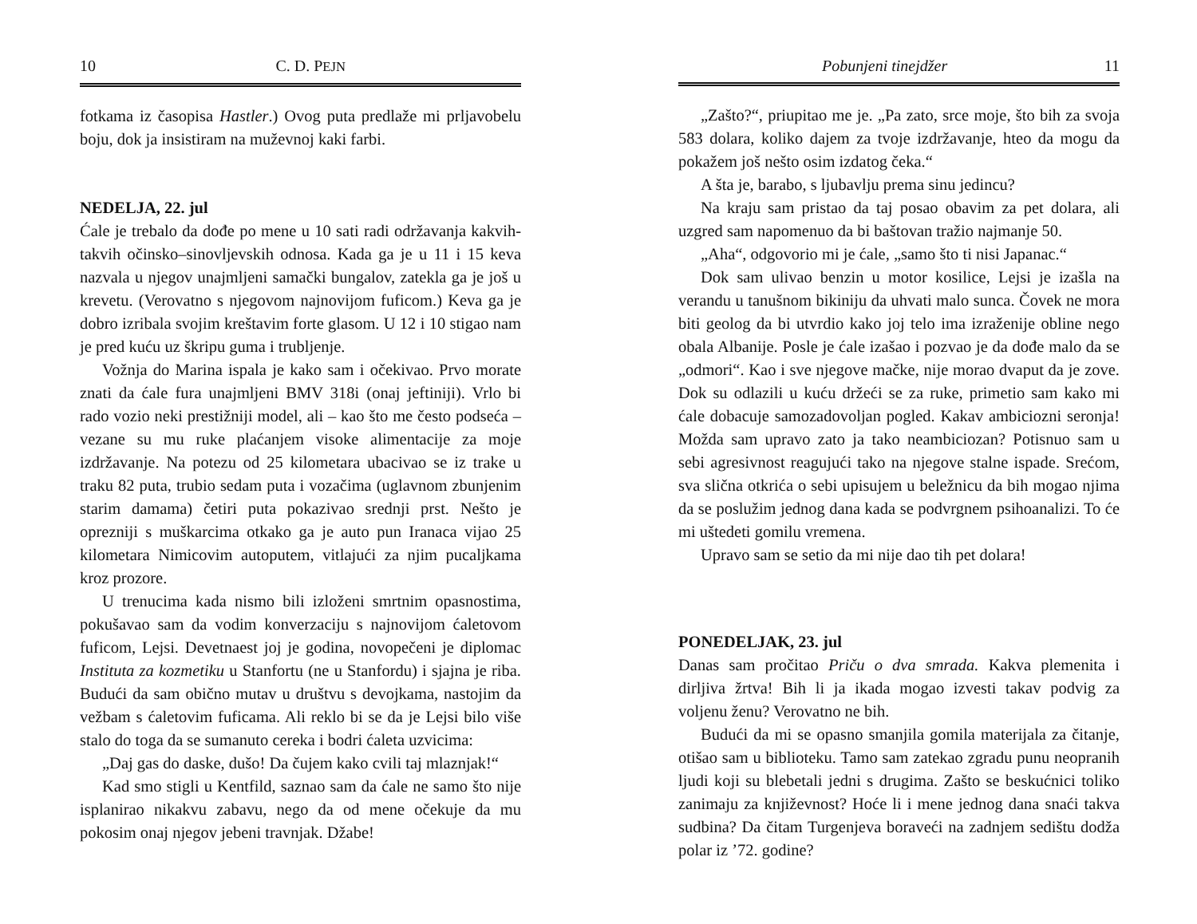10 C. D. PEJN
fotkama iz časopisa Hastler.) Ovog puta predlaže mi prljavobelu boju, dok ja insistiram na muževnoj kaki farbi.
NEDELJA, 22. jul
Ćale je trebalo da dođe po mene u 10 sati radi održavanja kakvih-takvih očinsko–sinovljevskih odnosa. Kada ga je u 11 i 15 keva nazvala u njegov unajmljeni samački bungalov, zatekla ga je još u krevetu. (Verovatno s njegovom najnovijom fuficom.) Keva ga je dobro izribala svojim kreštavim forte glasom. U 12 i 10 stigao nam je pred kuću uz škripu guma i trubljenje.
Vožnja do Marina ispala je kako sam i očekivao. Prvo morate znati da ćale fura unajmljeni BMV 318i (onaj jeftiniji). Vrlo bi rado vozio neki prestižniji model, ali – kao što me često podseća – vezane su mu ruke plaćanjem visoke alimentacije za moje izdržavanje. Na potezu od 25 kilometara ubacivao se iz trake u traku 82 puta, trubio sedam puta i vozačima (uglavnom zbunjenim starim damama) četiri puta pokazivao srednji prst. Nešto je oprezniji s muškarcima otkako ga je auto pun Iranaca vijao 25 kilometara Nimicovim autoputem, vitlajući za njim pucaljkama kroz prozore.
U trenucima kada nismo bili izloženi smrtnim opasnostima, pokušavao sam da vodim konverzaciju s najnovijom ćaletovom fuficom, Lejsi. Devetnaest joj je godina, novopečeni je diplomac Instituta za kozmetiku u Stanfortu (ne u Stanfordu) i sjajna je riba. Budući da sam obično mutav u društvu s devojkama, nastojim da vežbam s ćaletovim fuficama. Ali reklo bi se da je Lejsi bilo više stalo do toga da se sumanuto cereka i bodri ćaleta uzvicima:
„Daj gas do daske, dušo! Da čujem kako cvili taj mlaznjak!“
Kad smo stigli u Kentfild, saznao sam da ćale ne samo što nije isplanirao nikakvu zabavu, nego da od mene očekuje da mu pokosim onaj njegov jebeni travnjak. Džabe!
Pobunjeni tinejdžer 11
„Zašto?“, priupitao me je. „Pa zato, srce moje, što bih za svoja 583 dolara, koliko dajem za tvoje izdržavanje, hteo da mogu da pokažem još nešto osim izdatog čeka.“
A šta je, barabo, s ljubavlju prema sinu jedincu?
Na kraju sam pristao da taj posao obavim za pet dolara, ali uzgred sam napomenuo da bi baštovan tražio najmanje 50.
„Aha“, odgovorio mi je ćale, „samo što ti nisi Japanac.“
Dok sam ulivao benzin u motor kosilice, Lejsi je izašla na verandu u tanušnom bikiniju da uhvati malo sunca. Čovek ne mora biti geolog da bi utvrdio kako joj telo ima izraženije obline nego obala Albanije. Posle je ćale izašao i pozvao je da dođe malo da se „odmori“. Kao i sve njegove mačke, nije morao dvaput da je zove. Dok su odlazili u kuću držeći se za ruke, primetio sam kako mi ćale dobacuje samozadovoljan pogled. Kakav ambiciozni seronja! Možda sam upravo zato ja tako neambiciozan? Potisnuo sam u sebi agresivnost reagujući tako na njegove stalne ispade. Srećom, sva slična otkrića o sebi upisujem u beležnicu da bih mogao njima da se poslužim jednog dana kada se podvrgnem psihoanalizi. To će mi uštedeti gomilu vremena.
Upravo sam se setio da mi nije dao tih pet dolara!
PONEDELJAK, 23. jul
Danas sam pročitao Priču o dva smrada. Kakva plemenita i dirljiva žrtva! Bih li ja ikada mogao izvesti takav podvig za voljenu ženu? Verovatno ne bih.
Budući da mi se opasno smanjila gomila materijala za čitanje, otišao sam u biblioteku. Tamo sam zatekao zgradu punu neopranih ljudi koji su blebetali jedni s drugima. Zašto se beskućnici toliko zanimaju za književnost? Hoće li i mene jednog dana snaći takva sudbina? Da čitam Turgenjeva boraveći na zadnjem sedištu dodža polar iz ’72. godine?